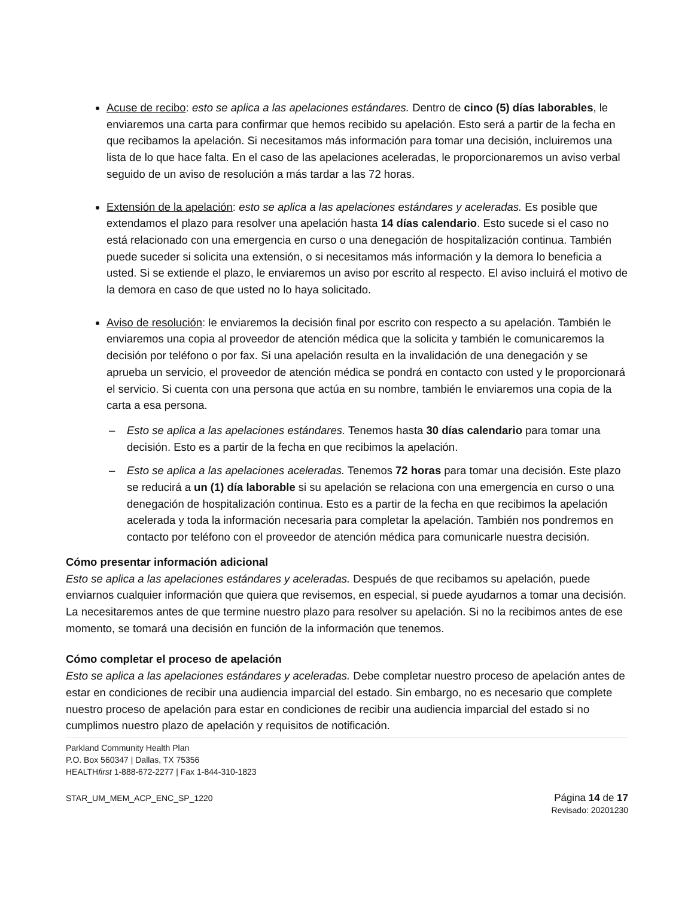Acuse de recibo: esto se aplica a las apelaciones estándares. Dentro de cinco (5) días laborables, le enviaremos una carta para confirmar que hemos recibido su apelación. Esto será a partir de la fecha en que recibamos la apelación. Si necesitamos más información para tomar una decisión, incluiremos una lista de lo que hace falta. En el caso de las apelaciones aceleradas, le proporcionaremos un aviso verbal seguido de un aviso de resolución a más tardar a las 72 horas.
Extensión de la apelación: esto se aplica a las apelaciones estándares y aceleradas. Es posible que extendamos el plazo para resolver una apelación hasta 14 días calendario. Esto sucede si el caso no está relacionado con una emergencia en curso o una denegación de hospitalización continua. También puede suceder si solicita una extensión, o si necesitamos más información y la demora lo beneficia a usted. Si se extiende el plazo, le enviaremos un aviso por escrito al respecto. El aviso incluirá el motivo de la demora en caso de que usted no lo haya solicitado.
Aviso de resolución: le enviaremos la decisión final por escrito con respecto a su apelación. También le enviaremos una copia al proveedor de atención médica que la solicita y también le comunicaremos la decisión por teléfono o por fax. Si una apelación resulta en la invalidación de una denegación y se aprueba un servicio, el proveedor de atención médica se pondrá en contacto con usted y le proporcionará el servicio. Si cuenta con una persona que actúa en su nombre, también le enviaremos una copia de la carta a esa persona.
– Esto se aplica a las apelaciones estándares. Tenemos hasta 30 días calendario para tomar una decisión. Esto es a partir de la fecha en que recibimos la apelación.
– Esto se aplica a las apelaciones aceleradas. Tenemos 72 horas para tomar una decisión. Este plazo se reducirá a un (1) día laborable si su apelación se relaciona con una emergencia en curso o una denegación de hospitalización continua. Esto es a partir de la fecha en que recibimos la apelación acelerada y toda la información necesaria para completar la apelación. También nos pondremos en contacto por teléfono con el proveedor de atención médica para comunicarle nuestra decisión.
Cómo presentar información adicional
Esto se aplica a las apelaciones estándares y aceleradas. Después de que recibamos su apelación, puede enviarnos cualquier información que quiera que revisemos, en especial, si puede ayudarnos a tomar una decisión. La necesitaremos antes de que termine nuestro plazo para resolver su apelación. Si no la recibimos antes de ese momento, se tomará una decisión en función de la información que tenemos.
Cómo completar el proceso de apelación
Esto se aplica a las apelaciones estándares y aceleradas. Debe completar nuestro proceso de apelación antes de estar en condiciones de recibir una audiencia imparcial del estado. Sin embargo, no es necesario que complete nuestro proceso de apelación para estar en condiciones de recibir una audiencia imparcial del estado si no cumplimos nuestro plazo de apelación y requisitos de notificación.
Parkland Community Health Plan
P.O. Box 560347 | Dallas, TX 75356
HEALTHfirst 1-888-672-2277 | Fax 1-844-310-1823
STAR_UM_MEM_ACP_ENC_SP_1220 Página 14 de 17
Revisado: 20201230